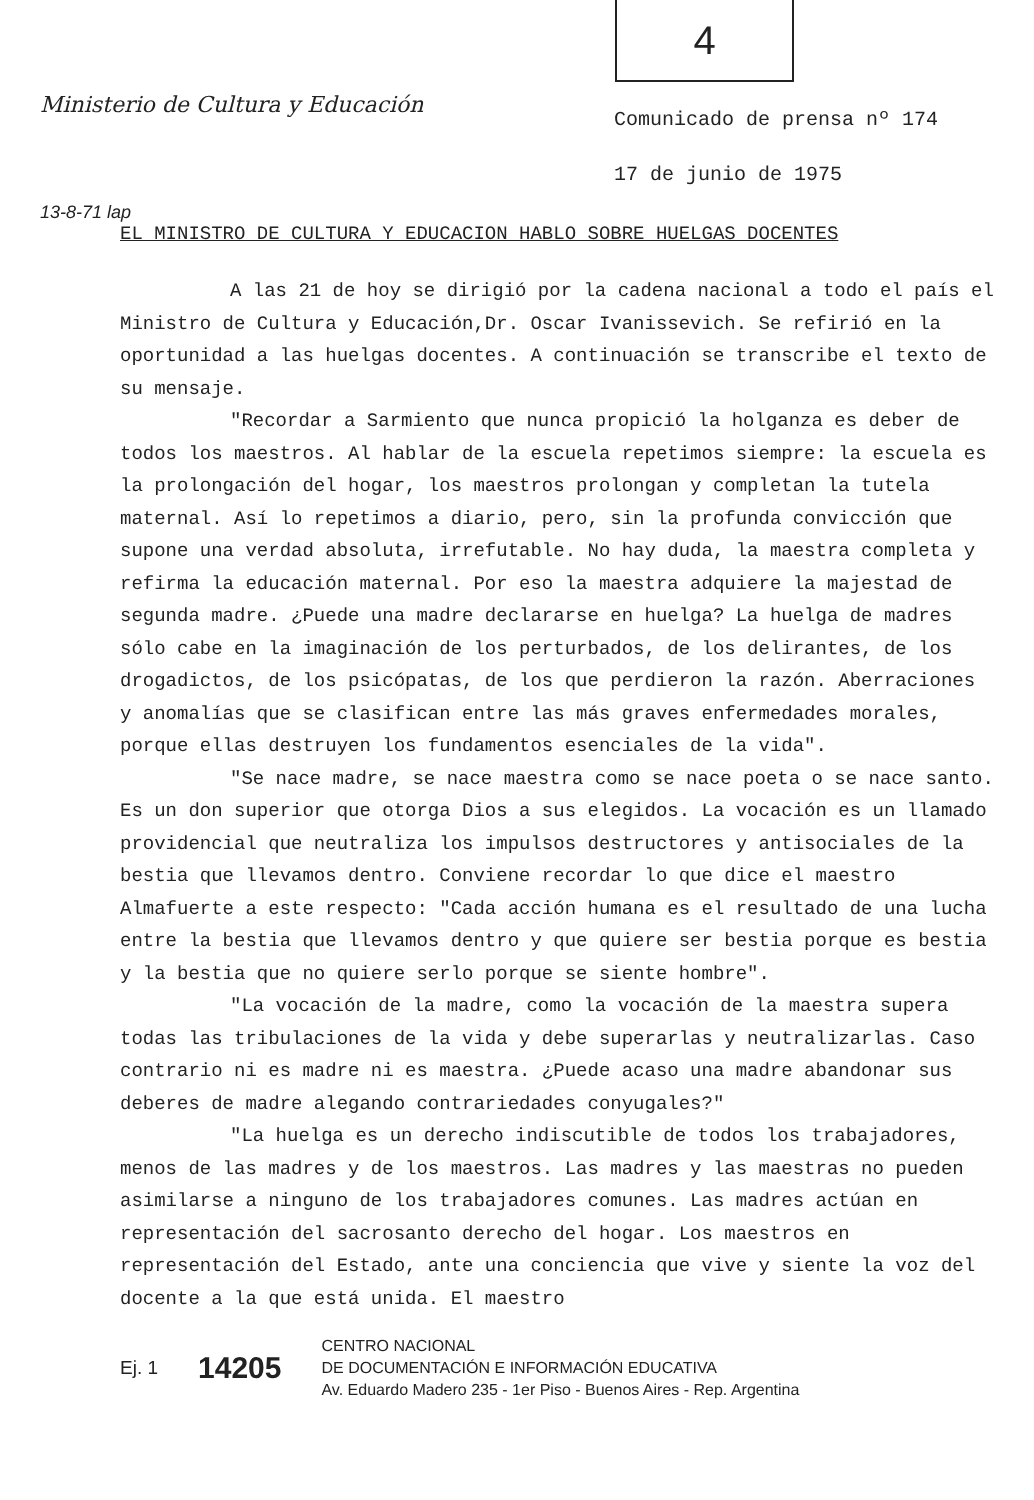4
Ministerio de Cultura y Educación
Comunicado de prensa nº 174
17 de junio de 1975
13-8-71 lap
EL MINISTRO DE CULTURA Y EDUCACION HABLO SOBRE HUELGAS DOCENTES
A las 21 de hoy se dirigió por la cadena nacional a todo el país el Ministro de Cultura y Educación,Dr. Oscar Ivanissevich. Se refirió en la oportunidad a las huelgas docentes. A continuación se transcribe el texto de su mensaje.
"Recordar a Sarmiento que nunca propició la holganza es deber de todos los maestros. Al hablar de la escuela repetimos siempre: la escuela es la prolongación del hogar, los maestros prolongan y completan la tutela maternal. Así lo repetimos a diario, pero, sin la profunda convicción que supone una verdad absoluta, irrefutable. No hay duda, la maestra completa y refirma la educación maternal. Por eso la maestra adquiere la majestad de segunda madre. ¿Puede una madre declararse en huelga? La huelga de madres sólo cabe en la imaginación de los perturbados, de los delirantes, de los drogadictos, de los psicópatas, de los que perdieron la razón. Aberraciones y anomalías que se clasifican entre las más graves enfermedades morales, porque ellas destruyen los fundamentos esenciales de la vida".
"Se nace madre, se nace maestra como se nace poeta o se nace santo. Es un don superior que otorga Dios a sus elegidos. La vocación es un llamado providencial que neutraliza los impulsos destructores y antisociales de la bestia que llevamos dentro. Conviene recordar lo que dice el maestro Almafuerte a este respecto: "Cada acción humana es el resultado de una lucha entre la bestia que llevamos dentro y que quiere ser bestia porque es bestia y la bestia que no quiere serlo porque se siente hombre".
"La vocación de la madre, como la vocación de la maestra supera todas las tribulaciones de la vida y debe superarlas y neutralizarlas. Caso contrario ni es madre ni es maestra. ¿Puede acaso una madre abandonar sus deberes de madre alegando contrariedades conyugales?"
"La huelga es un derecho indiscutible de todos los trabajadores, menos de las madres y de los maestros. Las madres y las maestras no pueden asimilarse a ninguno de los trabajadores comunes. Las madres actúan en representación del sacrosanto derecho del hogar. Los maestros en representación del Estado, ante una conciencia que vive y siente la voz del docente a la que está unida. El maestro
Ej. 1 14205 CENTRO NACIONAL
DE DOCUMENTACIÓN E INFORMACIÓN EDUCATIVA
Av. Eduardo Madero 235 - 1er Piso - Buenos Aires - Rep. Argentina